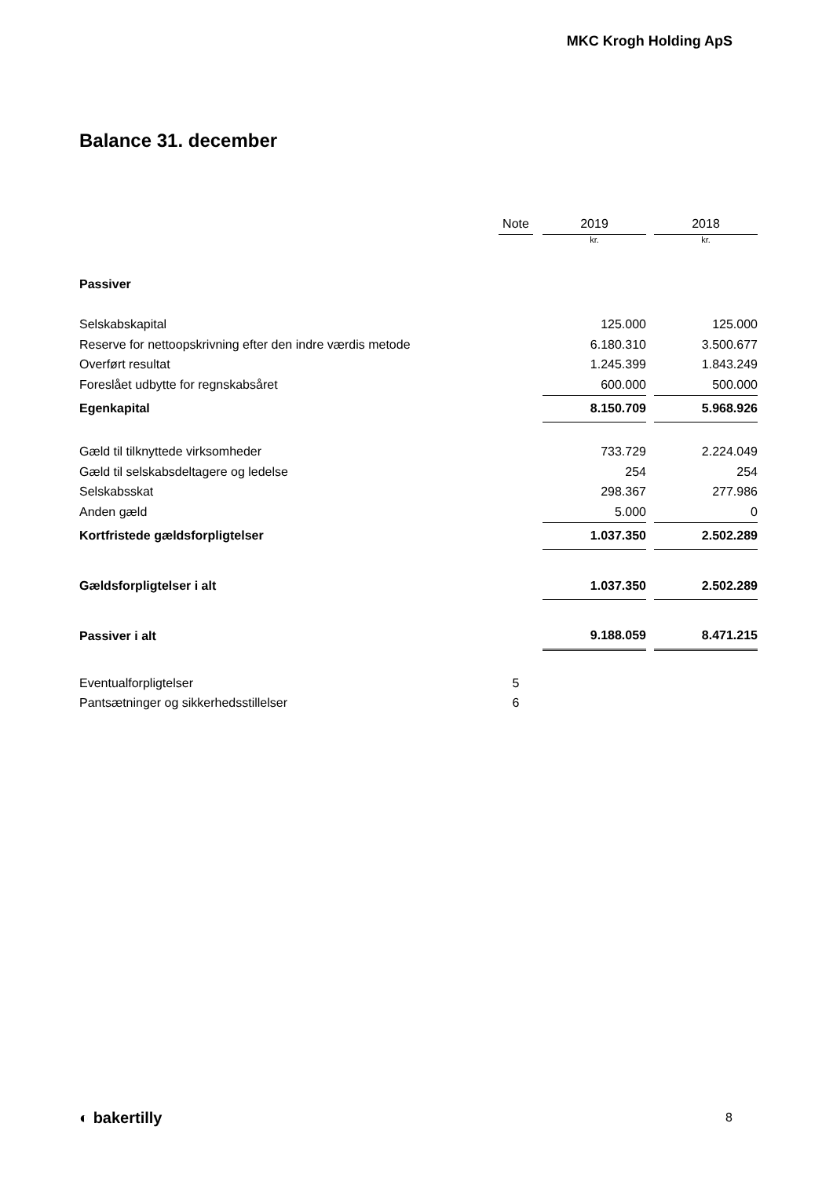MKC Krogh Holding ApS
Balance 31. december
| | Note | | 2019 | | 2018 |
| --- | --- | --- | --- | --- | --- |
| | | | kr. | | kr. |
| Passiver | | | | | |
| Selskabskapital | | | 125.000 | | 125.000 |
| Reserve for nettoopskrivning efter den indre værdis metode | | | 6.180.310 | | 3.500.677 |
| Overført resultat | | | 1.245.399 | | 1.843.249 |
| Foreslået udbytte for regnskabsåret | | | 600.000 | | 500.000 |
| Egenkapital | | | 8.150.709 | | 5.968.926 |
| Gæld til tilknyttede virksomheder | | | 733.729 | | 2.224.049 |
| Gæld til selskabsdeltagere og ledelse | | | 254 | | 254 |
| Selskabsskat | | | 298.367 | | 277.986 |
| Anden gæld | | | 5.000 | | 0 |
| Kortfristede gældsforpligtelser | | | 1.037.350 | | 2.502.289 |
| Gældsforpligtelser i alt | | | 1.037.350 | | 2.502.289 |
| Passiver i alt | | | 9.188.059 | | 8.471.215 |
| Eventualforpligtelser | 5 | | | | |
| Pantsætninger og sikkerhedsstillelser | 6 | | | | |
◐ bakertilly 8